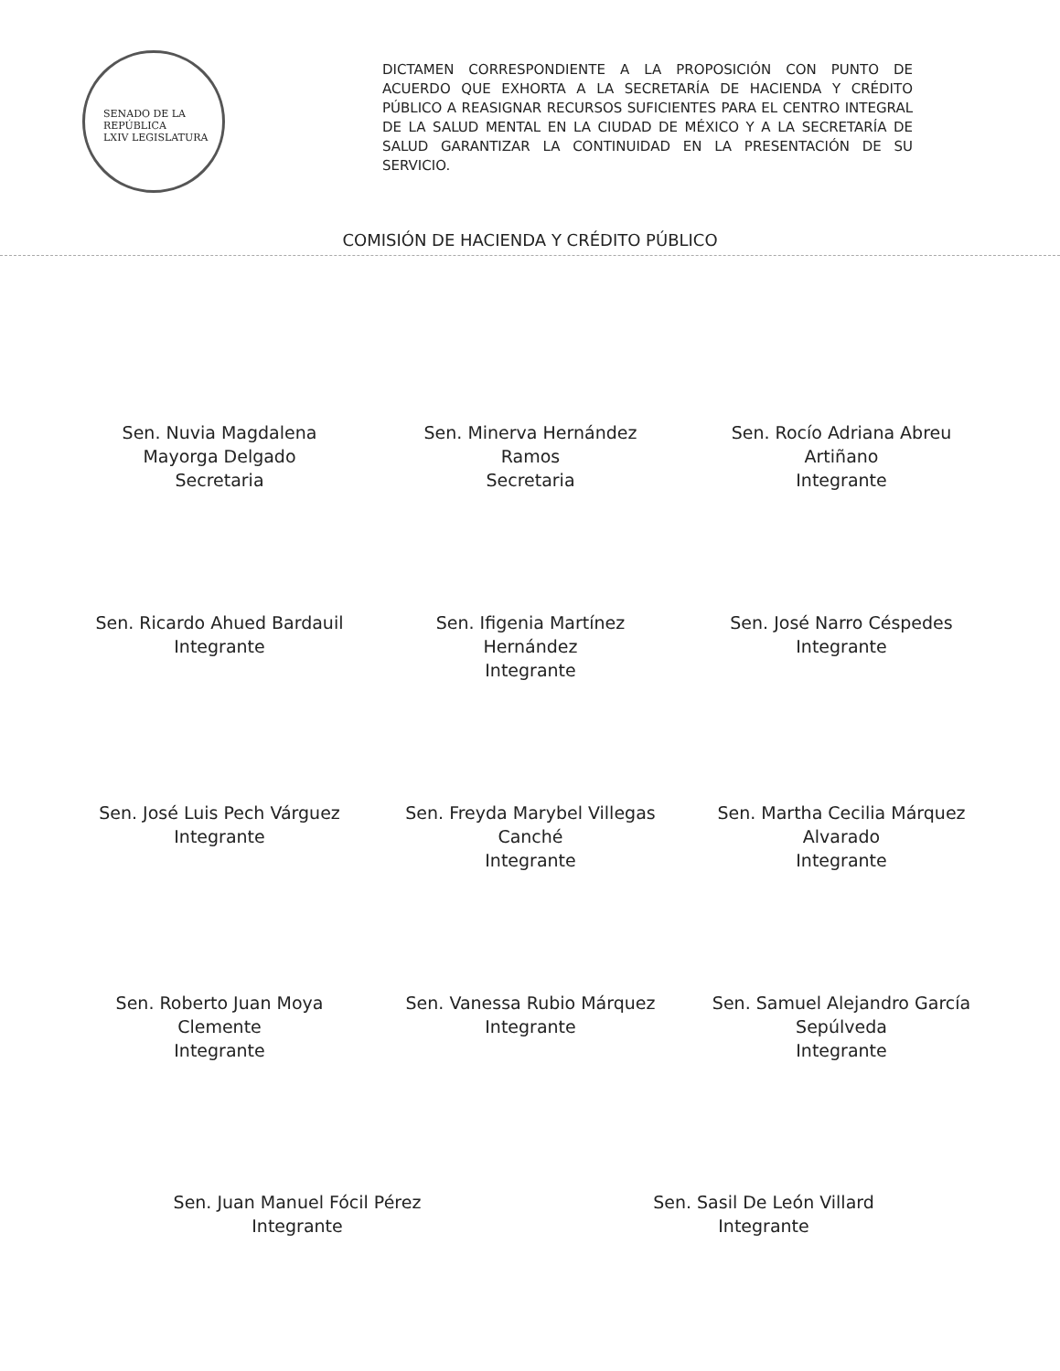SENADO DE LA REPÚBLICA
LXIV LEGISLATURA
DICTAMEN CORRESPONDIENTE A LA PROPOSICIÓN CON PUNTO DE ACUERDO QUE EXHORTA A LA SECRETARÍA DE HACIENDA Y CRÉDITO PÚBLICO A REASIGNAR RECURSOS SUFICIENTES PARA EL CENTRO INTEGRAL DE LA SALUD MENTAL EN LA CIUDAD DE MÉXICO Y A LA SECRETARÍA DE SALUD GARANTIZAR LA CONTINUIDAD EN LA PRESENTACIÓN DE SU SERVICIO.
COMISIÓN DE HACIENDA Y CRÉDITO PÚBLICO
Sen. Nuvia Magdalena
Mayorga Delgado
Secretaria
Sen. Minerva Hernández
Ramos
Secretaria
Sen. Rocío Adriana Abreu
Artiñano
Integrante
Sen. Ricardo Ahued Bardauil
Integrante
Sen. Ifigenia Martínez
Hernández
Integrante
Sen. José Narro Céspedes
Integrante
Sen. José Luis Pech Várguez
Integrante
Sen. Freyda Marybel Villegas
Canché
Integrante
Sen. Martha Cecilia Márquez
Alvarado
Integrante
Sen. Roberto Juan Moya
Clemente
Integrante
Sen. Vanessa Rubio Márquez
Integrante
Sen. Samuel Alejandro García
Sepúlveda
Integrante
Sen. Juan Manuel Fócil Pérez
Integrante
Sen. Sasil De León Villard
Integrante